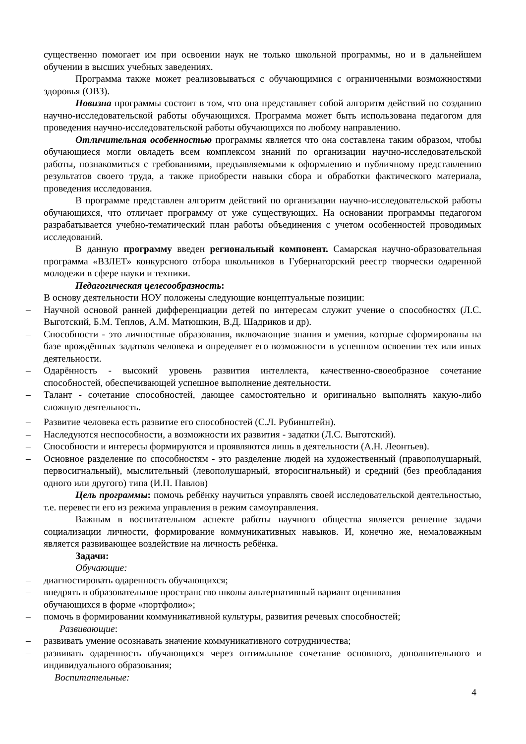существенно помогает им при освоении наук не только школьной программы, но и в дальнейшем обучении в высших учебных заведениях.
Программа также может реализовываться с обучающимися с ограниченными возможностями здоровья (ОВЗ).
Новизна программы состоит в том, что она представляет собой алгоритм действий по созданию научно-исследовательской работы обучающихся. Программа может быть использована педагогом для проведения научно-исследовательской работы обучающихся по любому направлению.
Отличительная особенностью программы является что она составлена таким образом, чтобы обучающиеся могли овладеть всем комплексом знаний по организации научно-исследовательской работы, познакомиться с требованиями, предъявляемыми к оформлению и публичному представлению результатов своего труда, а также приобрести навыки сбора и обработки фактического материала, проведения исследования.
В программе представлен алгоритм действий по организации научно-исследовательской работы обучающихся, что отличает программу от уже существующих. На основании программы педагогом разрабатывается учебно-тематический план работы объединения с учетом особенностей проводимых исследований.
В данную программу введен региональный компонент. Самарская научно-образовательная программа «ВЗЛЕТ» конкурсного отбора школьников в Губернаторский реестр творчески одаренной молодежи в сфере науки и техники.
Педагогическая целесообразность:
В основу деятельности НОУ положены следующие концептуальные позиции:
– Научной основой ранней дифференциации детей по интересам служит учение о способностях (Л.С. Выготский, Б.М. Теплов, А.М. Матюшкин, В.Д. Шадриков и др).
– Способности - это личностные образования, включающие знания и умения, которые сформированы на базе врождённых задатков человека и определяет его возможности в успешном освоении тех или иных деятельности.
– Одарённость - высокий уровень развития интеллекта, качественно-своеобразное сочетание способностей, обеспечивающей успешное выполнение деятельности.
– Талант - сочетание способностей, дающее самостоятельно и оригинально выполнять какую-либо сложную деятельность.
– Развитие человека есть развитие его способностей (С.Л. Рубинштейн).
– Наследуются неспособности, а возможности их развития - задатки (Л.С. Выготский).
– Способности и интересы формируются и проявляются лишь в деятельности (А.Н. Леонтьев).
– Основное разделение по способностям - это разделение людей на художественный (правополушарный, первосигнальный), мыслительный (левополушарный, второсигнальный) и средний (без преобладания одного или другого) типа (И.П. Павлов)
Цель программы: помочь ребёнку научиться управлять своей исследовательской деятельностью, т.е. перевести его из режима управления в режим самоуправления.
Важным в воспитательном аспекте работы научного общества является решение задачи социализации личности, формирование коммуникативных навыков. И, конечно же, немаловажным является развивающее воздействие на личность ребёнка.
Задачи:
Обучающие:
– диагностировать одаренность обучающихся;
– внедрять в образовательное пространство школы альтернативный вариант оценивания
обучающихся в форме «портфолио»;
– помочь в формировании коммуникативной культуры, развития речевых способностей;
Развивающие:
– развивать умение осознавать значение коммуникативного сотрудничества;
– развивать одаренность обучающихся через оптимальное сочетание основного, дополнительного и индивидуального образования;
Воспитательные:
4